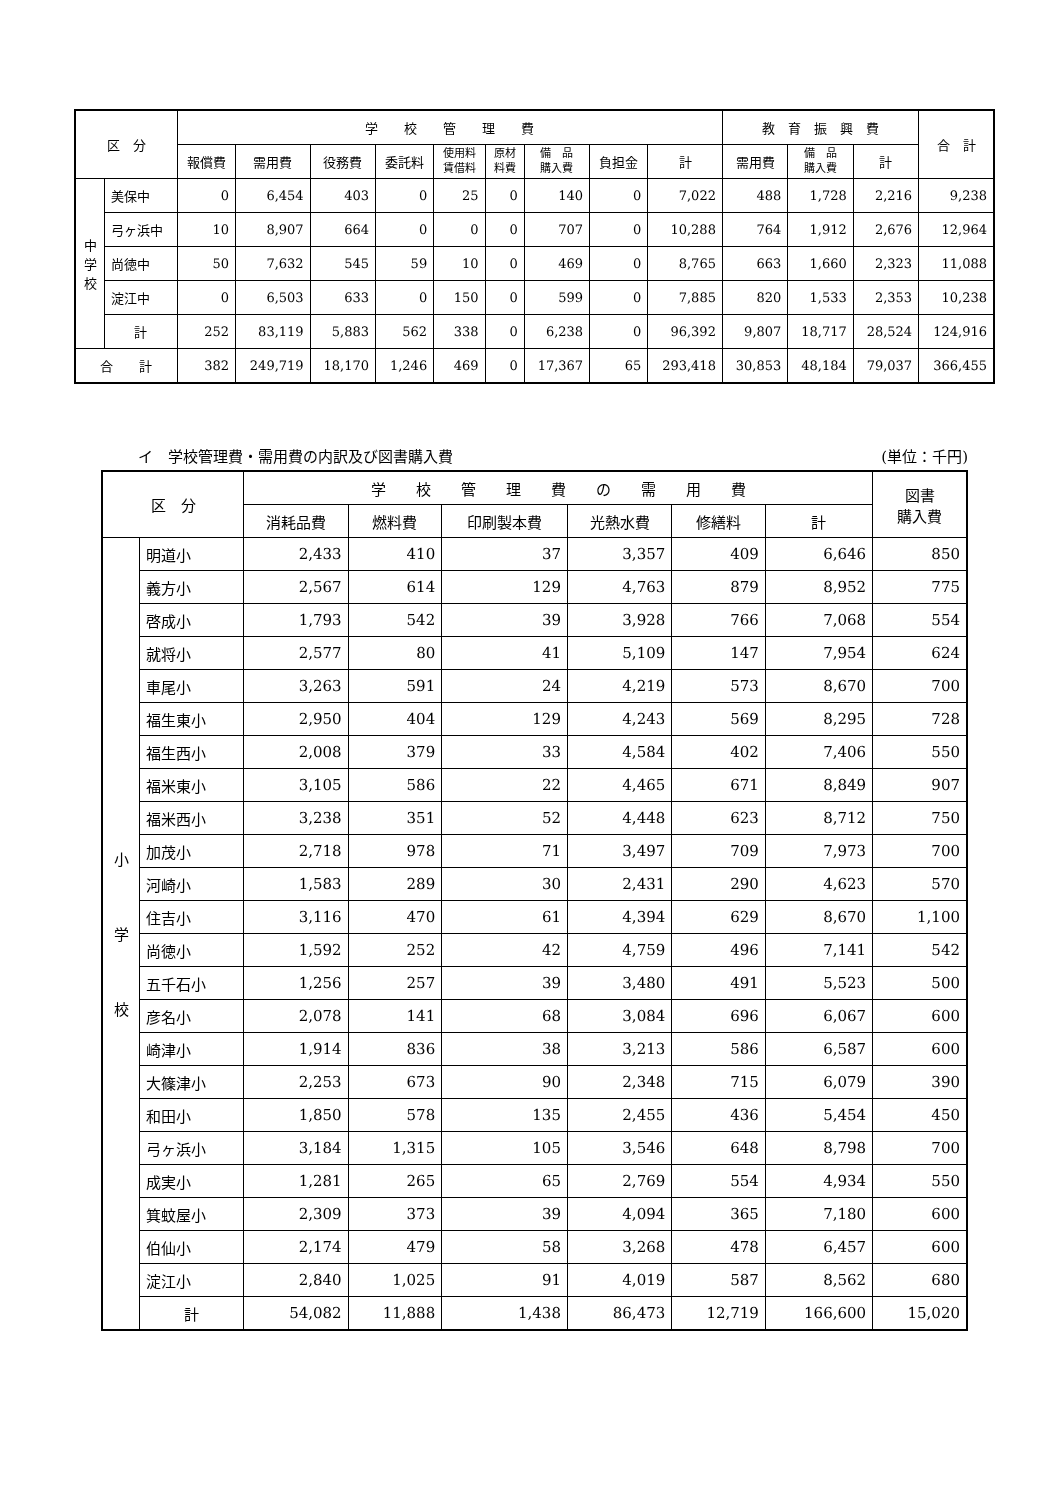| 区 分 | | 学 校 管 理 費 | | | | | | | | | 教 育 振 興 費 | | | 合 計 |
| --- | --- | --- | --- | --- | --- | --- | --- | --- | --- | --- | --- | --- | --- | --- |
| | | 報償費 | 需用費 | 役務費 | 委託料 | 使用料 賃借料 | 原材 料費 | 備 品 購入費 | 負担金 | 計 | 需用費 | 備 品 購入費 | 計 | |
| 中 学 校 | 美保中 | 0 | 6,454 | 403 | 0 | 25 | 0 | 140 | 0 | 7,022 | 488 | 1,728 | 2,216 | 9,238 |
| | 弓ヶ浜中 | 10 | 8,907 | 664 | 0 | 0 | 0 | 707 | 0 | 10,288 | 764 | 1,912 | 2,676 | 12,964 |
| | 尚徳中 | 50 | 7,632 | 545 | 59 | 10 | 0 | 469 | 0 | 8,765 | 663 | 1,660 | 2,323 | 11,088 |
| | 淀江中 | 0 | 6,503 | 633 | 0 | 150 | 0 | 599 | 0 | 7,885 | 820 | 1,533 | 2,353 | 10,238 |
| | 計 | 252 | 83,119 | 5,883 | 562 | 338 | 0 | 6,238 | 0 | 96,392 | 9,807 | 18,717 | 28,524 | 124,916 |
| 合 計 | | 382 | 249,719 | 18,170 | 1,246 | 469 | 0 | 17,367 | 65 | 293,418 | 30,853 | 48,184 | 79,037 | 366,455 |
イ　学校管理費・需用費の内訳及び図書購入費 (単位：千円)
| 区 分 | | 学 校 管 理 費 の 需 用 費 | | | | | | 図書 購入費 |
| --- | --- | --- | --- | --- | --- | --- | --- | --- |
| | | 消耗品費 | 燃料費 | 印刷製本費 | 光熱水費 | 修繕料 | 計 | |
| 小 学 校 | 明道小 | 2,433 | 410 | 37 | 3,357 | 409 | 6,646 | 850 |
| | 義方小 | 2,567 | 614 | 129 | 4,763 | 879 | 8,952 | 775 |
| | 啓成小 | 1,793 | 542 | 39 | 3,928 | 766 | 7,068 | 554 |
| | 就将小 | 2,577 | 80 | 41 | 5,109 | 147 | 7,954 | 624 |
| | 車尾小 | 3,263 | 591 | 24 | 4,219 | 573 | 8,670 | 700 |
| | 福生東小 | 2,950 | 404 | 129 | 4,243 | 569 | 8,295 | 728 |
| | 福生西小 | 2,008 | 379 | 33 | 4,584 | 402 | 7,406 | 550 |
| | 福米東小 | 3,105 | 586 | 22 | 4,465 | 671 | 8,849 | 907 |
| | 福米西小 | 3,238 | 351 | 52 | 4,448 | 623 | 8,712 | 750 |
| | 加茂小 | 2,718 | 978 | 71 | 3,497 | 709 | 7,973 | 700 |
| | 河崎小 | 1,583 | 289 | 30 | 2,431 | 290 | 4,623 | 570 |
| | 住吉小 | 3,116 | 470 | 61 | 4,394 | 629 | 8,670 | 1,100 |
| | 尚徳小 | 1,592 | 252 | 42 | 4,759 | 496 | 7,141 | 542 |
| | 五千石小 | 1,256 | 257 | 39 | 3,480 | 491 | 5,523 | 500 |
| | 彦名小 | 2,078 | 141 | 68 | 3,084 | 696 | 6,067 | 600 |
| | 崎津小 | 1,914 | 836 | 38 | 3,213 | 586 | 6,587 | 600 |
| | 大篠津小 | 2,253 | 673 | 90 | 2,348 | 715 | 6,079 | 390 |
| | 和田小 | 1,850 | 578 | 135 | 2,455 | 436 | 5,454 | 450 |
| | 弓ヶ浜小 | 3,184 | 1,315 | 105 | 3,546 | 648 | 8,798 | 700 |
| | 成実小 | 1,281 | 265 | 65 | 2,769 | 554 | 4,934 | 550 |
| | 箕蚊屋小 | 2,309 | 373 | 39 | 4,094 | 365 | 7,180 | 600 |
| | 伯仙小 | 2,174 | 479 | 58 | 3,268 | 478 | 6,457 | 600 |
| | 淀江小 | 2,840 | 1,025 | 91 | 4,019 | 587 | 8,562 | 680 |
| | 計 | 54,082 | 11,888 | 1,438 | 86,473 | 12,719 | 166,600 | 15,020 |